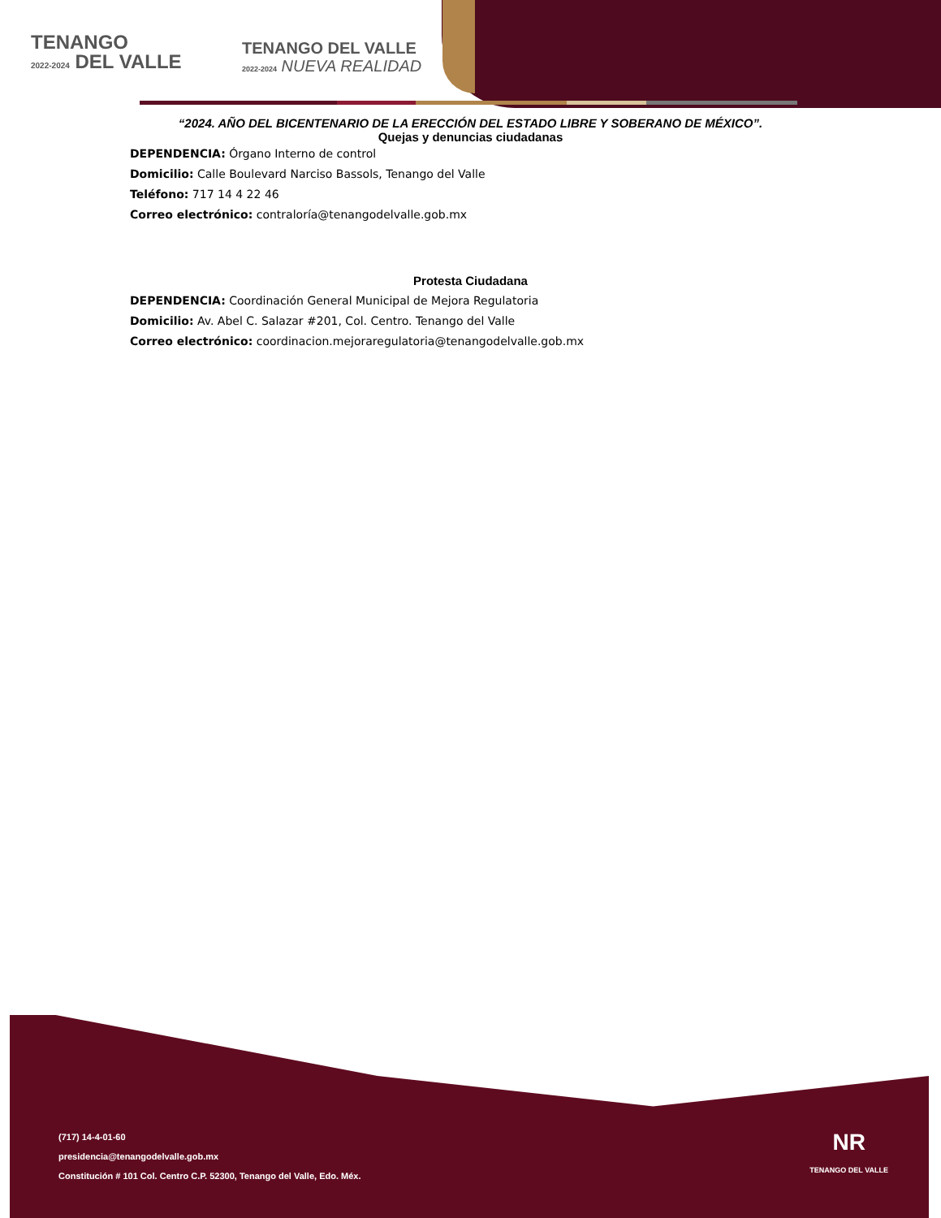TENANGO
2022-2024 DEL VALLE
TENANGO DEL VALLE
2022-2024 NUEVA REALIDAD
“2024. AÑO DEL BICENTENARIO DE LA ERECCIÓN DEL ESTADO LIBRE Y SOBERANO DE MÉXICO”.
Quejas y denuncias ciudadanas
DEPENDENCIA: Órgano Interno de control
Domicilio: Calle Boulevard Narciso Bassols, Tenango del Valle
Teléfono: 717 14 4 22 46
Correo electrónico: contraloría@tenangodelvalle.gob.mx
Protesta Ciudadana
DEPENDENCIA: Coordinación General Municipal de Mejora Regulatoria
Domicilio: Av. Abel C. Salazar #201, Col. Centro. Tenango del Valle
Correo electrónico: coordinacion.mejoraregulatoria@tenangodelvalle.gob.mx
(717) 14-4-01-60
presidencia@tenangodelvalle.gob.mx
Constitución # 101 Col. Centro C.P. 52300, Tenango del Valle, Edo. Méx.
NR
TENANGO DEL VALLE